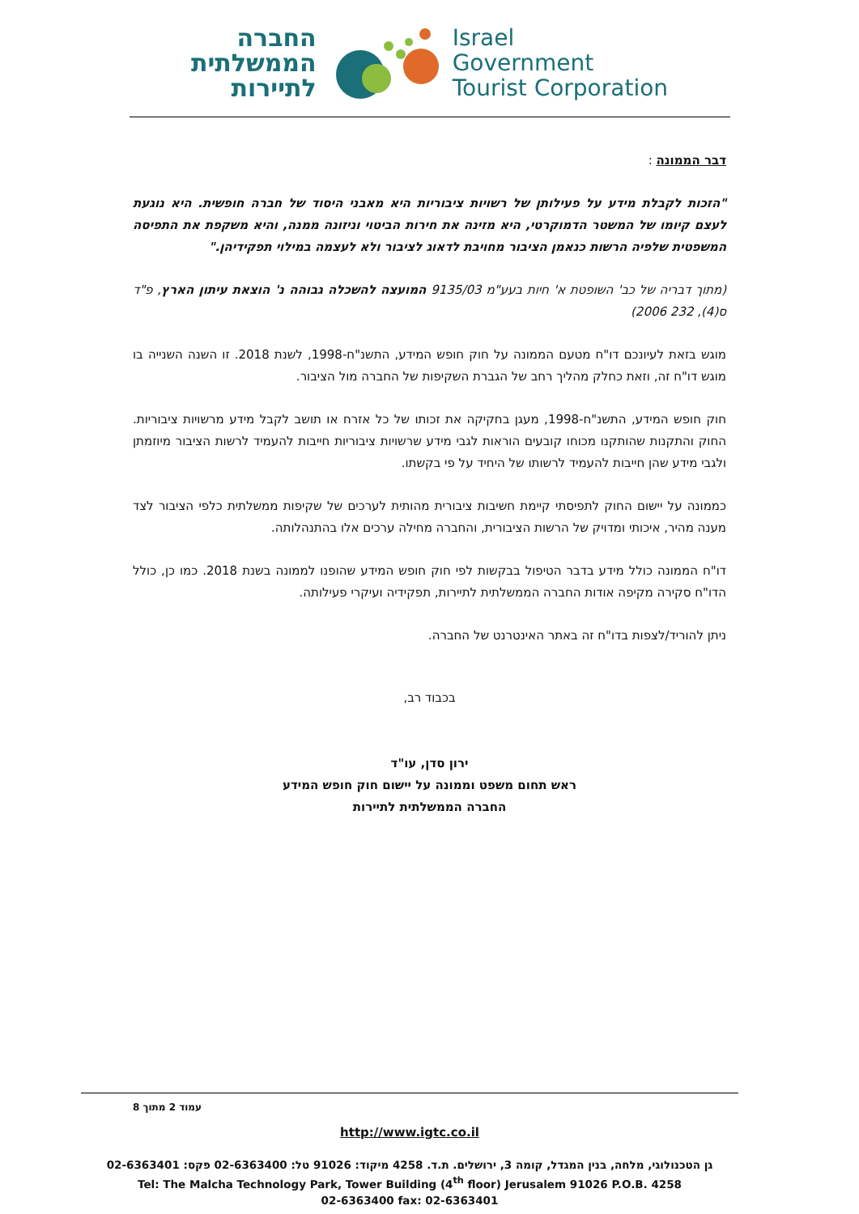החברה
הממשלתית
לתיירות
Israel
Government
Tourist Corporation
דבר הממונה :
"הזכות לקבלת מידע על פעילותן של רשויות ציבוריות היא מאבני היסוד של חברה חופשית. היא נוגעת לעצם קיומו של המשטר הדמוקרטי, היא מזינה את חירות הביטוי וניזונה ממנה, והיא משקפת את התפיסה המשפטית שלפיה הרשות כנאמן הציבור מחויבת לדאוג לציבור ולא לעצמה במילוי תפקידיהן."
(מתוך דבריה של כב' השופטת א' חיות בעע"מ 9135/03 המועצה להשכלה גבוהה נ' הוצאת עיתון הארץ, פ"ד ס(4), 232 2006)
מוגש בזאת לעיונכם דו"ח מטעם הממונה על חוק חופש המידע, התשנ"ח-1998, לשנת 2018. זו השנה השנייה בו מוגש דו"ח זה, וזאת כחלק מהליך רחב של הגברת השקיפות של החברה מול הציבור.
חוק חופש המידע, התשנ"ח-1998, מעגן בחקיקה את זכותו של כל אזרח או תושב לקבל מידע מרשויות ציבוריות. החוק והתקנות שהותקנו מכוחו קובעים הוראות לגבי מידע שרשויות ציבוריות חייבות להעמיד לרשות הציבור מיוזמתן ולגבי מידע שהן חייבות להעמיד לרשותו של היחיד על פי בקשתו.
כממונה על יישום החוק לתפיסתי קיימת חשיבות ציבורית מהותית לערכים של שקיפות ממשלתית כלפי הציבור לצד מענה מהיר, איכותי ומדויק של הרשות הציבורית, והחברה מחילה ערכים אלו בהתנהלותה.
דו"ח הממונה כולל מידע בדבר הטיפול בבקשות לפי חוק חופש המידע שהופנו לממונה בשנת 2018. כמו כן, כולל הדו"ח סקירה מקיפה אודות החברה הממשלתית לתיירות, תפקידיה ועיקרי פעילותה.
ניתן להוריד/לצפות בדו"ח זה באתר האינטרנט של החברה.
בכבוד רב,
ירון סדן, עו"ד
ראש תחום משפט וממונה על יישום חוק חופש המידע
החברה הממשלתית לתיירות
עמוד 2 מתוך 8
http://www.igtc.co.il
גן הטכנולוגי, מלחה, בנין המגדל, קומה 3, ירושלים. ת.ד. 4258 מיקוד: 91026 טל: 02-6363400 פקס: 02-6363401
Tel: The Malcha Technology Park, Tower Building (4<sup>th</sup> floor) Jerusalem 91026 P.O.B. 4258
02-6363400 fax: 02-6363401